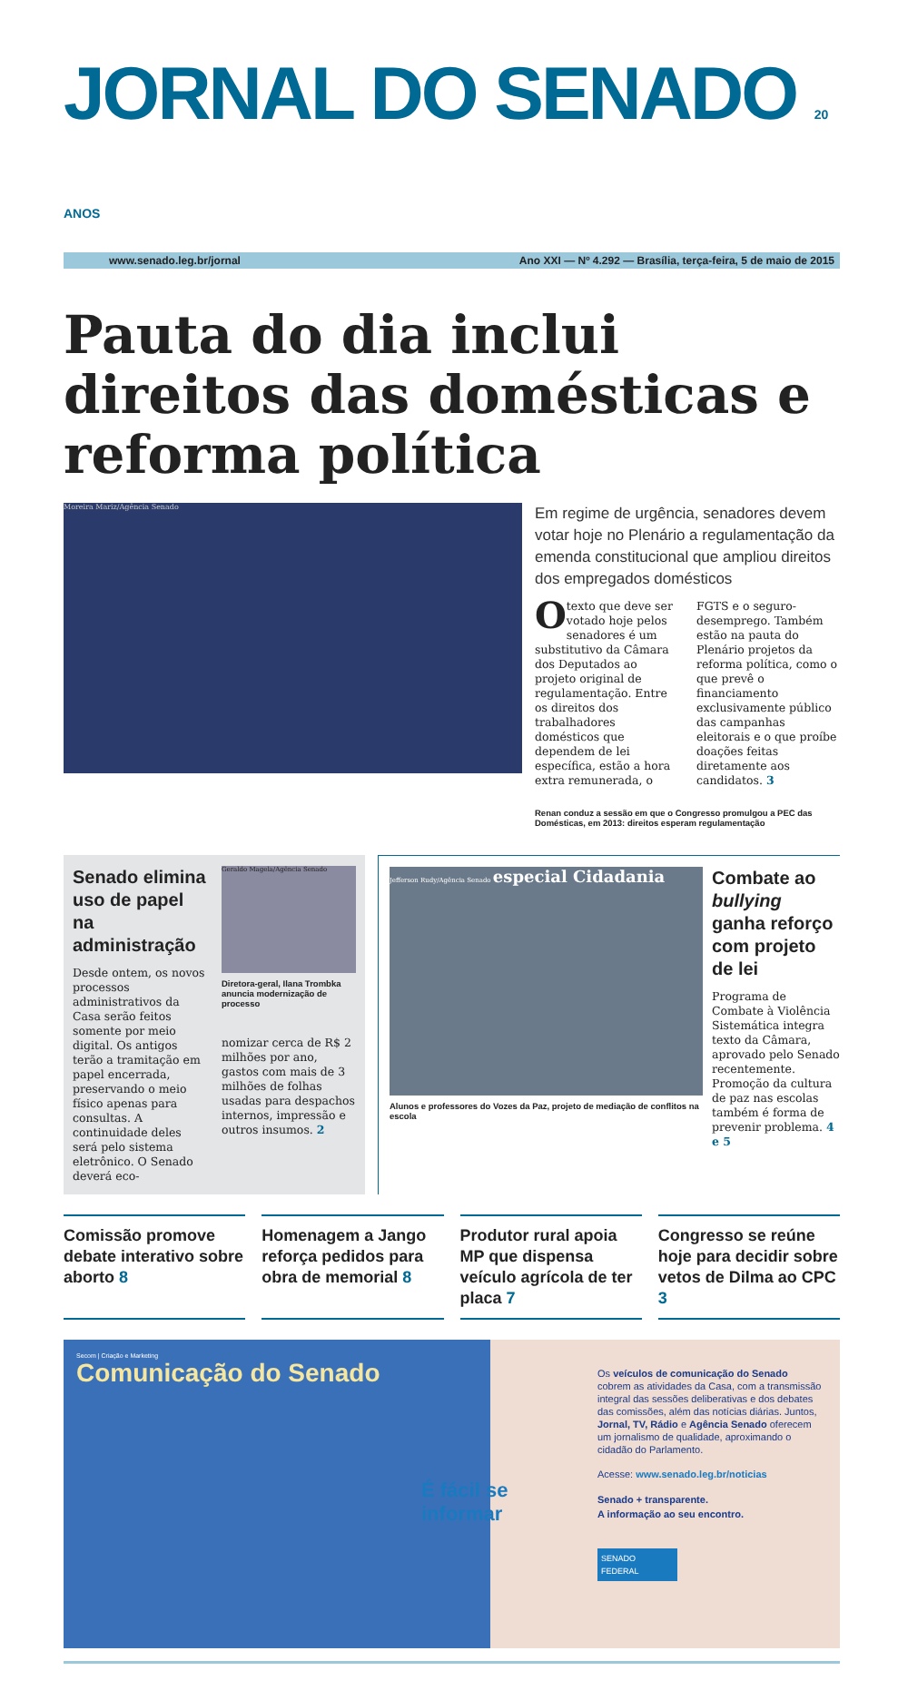JORNAL DO SENADO 20 ANOS
www.senado.leg.br/jornal Ano XXI — Nº 4.292 — Brasília, terça-feira, 5 de maio de 2015
Pauta do dia inclui direitos das domésticas e reforma política
Moreira Mariz/Agência Senado
Em regime de urgência, senadores devem votar hoje no Plenário a regulamentação da emenda constitucional que ampliou direitos dos empregados domésticos
O texto que deve ser votado hoje pelos senadores é um substitutivo da Câmara dos Deputados ao projeto original de regulamentação. Entre os direitos dos trabalhadores domésticos que dependem de lei específica, estão a hora extra remunerada, o FGTS e o seguro-desemprego. Também estão na pauta do Plenário projetos da reforma política, como o que prevê o financiamento exclusivamente público das campanhas eleitorais e o que proíbe doações feitas diretamente aos candidatos. 3
Renan conduz a sessão em que o Congresso promulgou a PEC das Domésticas, em 2013: direitos esperam regulamentação
Senado elimina uso de papel na administração
Desde ontem, os novos processos administrativos da Casa serão feitos somente por meio digital. Os antigos terão a tramitação em papel encerrada, preservando o meio físico apenas para consultas. A continuidade deles será pelo sistema eletrônico. O Senado deverá eco-
Geraldo Magela/Agência Senado
Diretora-geral, Ilana Trombka anuncia modernização de processo
nomizar cerca de R$ 2 milhões por ano, gastos com mais de 3 milhões de folhas usadas para despachos internos, impressão e outros insumos. 2
Jefferson Rudy/Agência Senado especial Cidadania
Alunos e professores do Vozes da Paz, projeto de mediação de conflitos na escola
Combate ao bullying ganha reforço com projeto de lei
Programa de Combate à Violência Sistemática integra texto da Câmara, aprovado pelo Senado recentemente. Promoção da cultura de paz nas escolas também é forma de prevenir problema. 4 e 5
Comissão promove debate interativo sobre aborto 8
Homenagem a Jango reforça pedidos para obra de memorial 8
Produtor rural apoia MP que dispensa veículo agrícola de ter placa 7
Congresso se reúne hoje para decidir sobre vetos de Dilma ao CPC 3
Secom | Criação e Marketing
Comunicação do Senado
É fácil se informar
Os veículos de comunicação do Senado cobrem as atividades da Casa, com a transmissão integral das sessões deliberativas e dos debates das comissões, além das notícias diárias. Juntos, Jornal, TV, Rádio e Agência Senado oferecem um jornalismo de qualidade, aproximando o cidadão do Parlamento.
Acesse: www.senado.leg.br/noticias
Senado + transparente.
A informação ao seu encontro.
SENADO FEDERAL